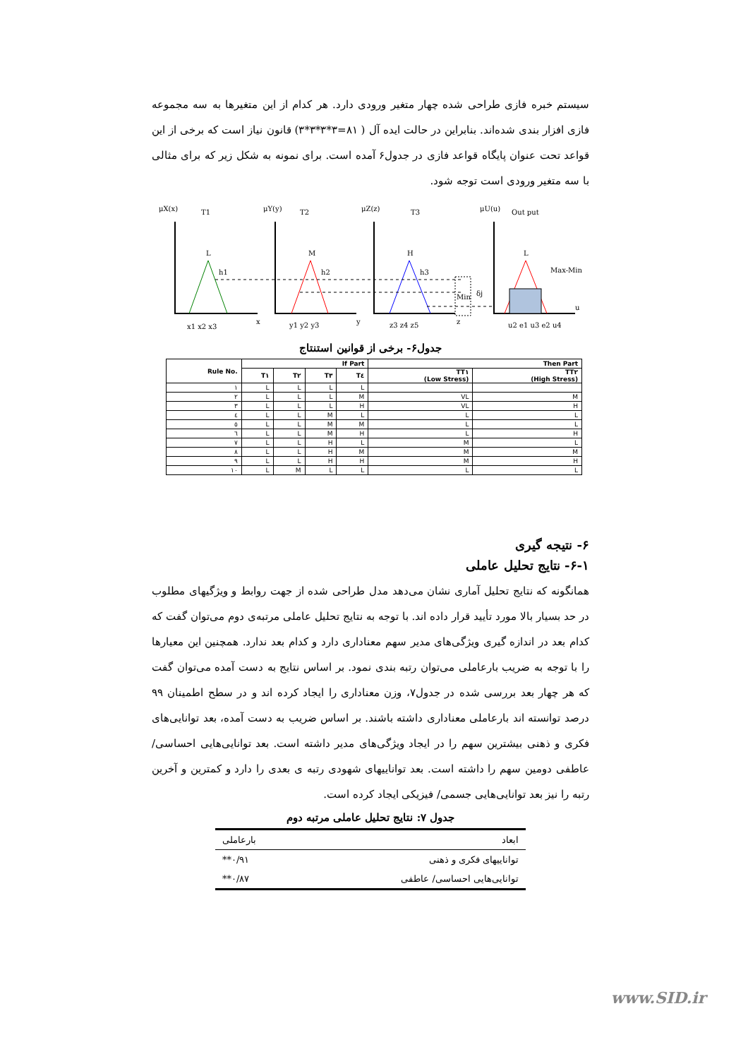سیستم خبره فازی طراحی شده چهار متغیر ورودی دارد. هر کدام از این متغیرها به سه مجموعه فازی افزار بندی شده‌اند. بنابراین در حالت ایده آل ( ۸۱=۳*۳*۳*۳) قانون نیاز است که برخی از این قواعد تحت عنوان پایگاه قواعد فازی در جدول۶ آمده است. برای نمونه به شکل زیر که برای مثالی با سه متغیر ورودی است توجه شود.
μX(x)
T1
μY(y)
T2
μZ(z)
T3
μU(u)
Out put
L
M
H
L
h1
h2
h3
Min
δj
Max-Min
x1 x2 x3
y1 y2 y3
z3 z4 z5
u2 e1 u3 e2 u4
x
y
z
u
جدول۶- برخی از قوانین استنتاج
| Rule No. | If Part | | | | Then Part | |
| --- | --- | --- | --- | --- | --- | --- |
| | T۱ | T۲ | T۳ | T٤ | TT۱ (Low Stress) | TT۲ (High Stress) |
| ۱ | L | L | L | L | | |
| ۲ | L | L | L | M | VL | M |
| ۳ | L | L | L | H | VL | H |
| ٤ | L | L | M | L | L | L |
| ٥ | L | L | M | M | L | L |
| ٦ | L | L | M | H | L | H |
| ۷ | L | L | H | L | M | L |
| ۸ | L | L | H | M | M | M |
| ۹ | L | L | H | H | M | H |
| ۱۰ | L | M | L | L | L | L |
۶- نتیجه گیری
۶-۱- نتایج تحلیل عاملی
همانگونه که نتایج تحلیل آماری نشان می‌دهد مدل طراحی شده از جهت روابط و ویژگیهای مطلوب در حد بسیار بالا مورد تأیید قرار داده اند. با توجه به نتایج تحلیل عاملی مرتبه‌ی دوم می‌توان گفت که کدام بعد در اندازه گیری ویژگی‌های مدیر سهم معناداری دارد و کدام بعد ندارد. همچنین این معیارها را با توجه به ضریب بارعاملی می‌توان رتبه بندی نمود. بر اساس نتایج به دست آمده می‌توان گفت که هر چهار بعد بررسی شده در جدول۷، وزن معناداری را ایجاد کرده اند و در سطح اطمینان ۹۹ درصد توانسته اند بارعاملی معناداری داشته باشند. بر اساس ضریب به دست آمده، بعد توانایی‌های فکری و ذهنی بیشترین سهم را در ایجاد ویژگی‌های مدیر داشته است. بعد توانایی‌هایی احساسی/ عاطفی دومین سهم را داشته است. بعد تواناییهای شهودی رتبه ی بعدی را دارد و کمترین و آخرین رتبه را نیز بعد توانایی‌هایی جسمی/ فیزیکی ایجاد کرده است.
جدول ۷: نتایج تحلیل عاملی مرتبه دوم
| ابعاد | بارعاملی |
| --- | --- |
| تواناییهای فکری و ذهنی | ۰/۹۱** |
| توانایی‌هایی احساسی/ عاطفی | ۰/۸۷** |
www.SID.ir